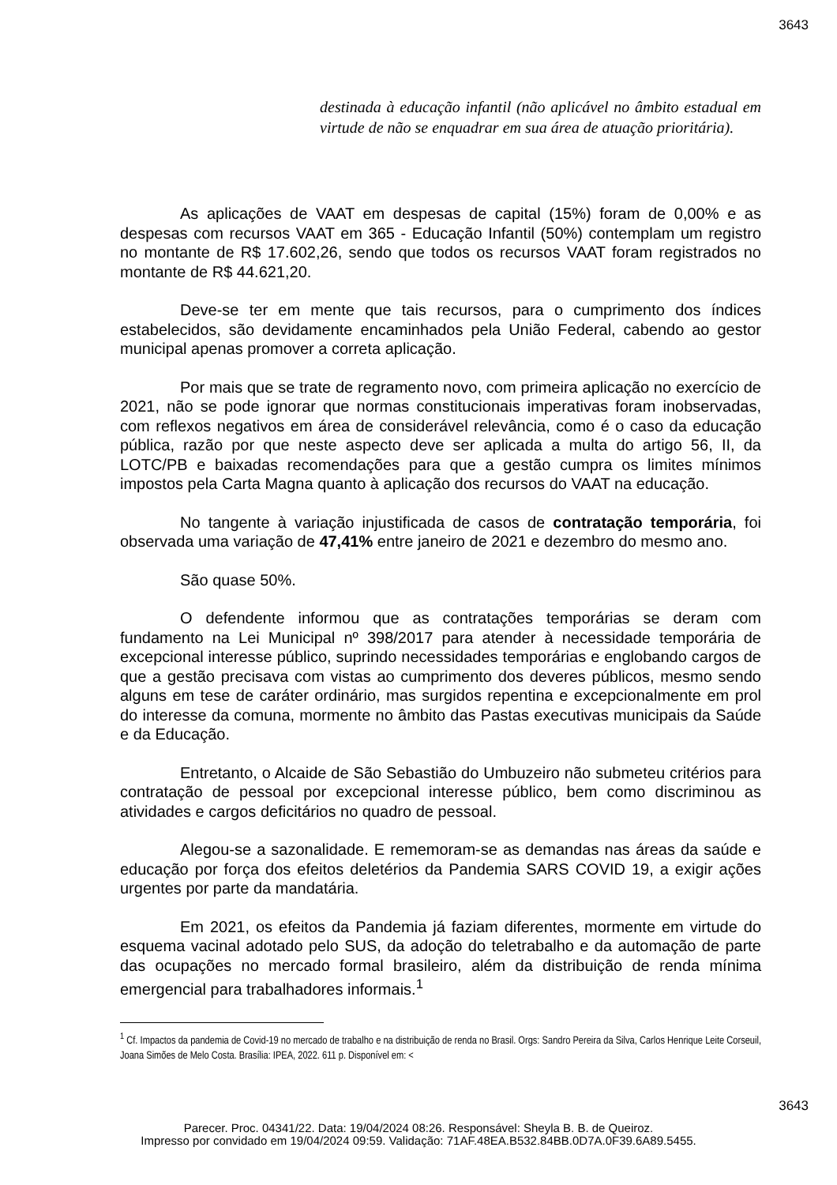3643
destinada à educação infantil (não aplicável no âmbito estadual em virtude de não se enquadrar em sua área de atuação prioritária).
As aplicações de VAAT em despesas de capital (15%) foram de 0,00% e as despesas com recursos VAAT em 365 - Educação Infantil (50%) contemplam um registro no montante de R$ 17.602,26, sendo que todos os recursos VAAT foram registrados no montante de R$ 44.621,20.
Deve-se ter em mente que tais recursos, para o cumprimento dos índices estabelecidos, são devidamente encaminhados pela União Federal, cabendo ao gestor municipal apenas promover a correta aplicação.
Por mais que se trate de regramento novo, com primeira aplicação no exercício de 2021, não se pode ignorar que normas constitucionais imperativas foram inobservadas, com reflexos negativos em área de considerável relevância, como é o caso da educação pública, razão por que neste aspecto deve ser aplicada a multa do artigo 56, II, da LOTC/PB e baixadas recomendações para que a gestão cumpra os limites mínimos impostos pela Carta Magna quanto à aplicação dos recursos do VAAT na educação.
No tangente à variação injustificada de casos de contratação temporária, foi observada uma variação de 47,41% entre janeiro de 2021 e dezembro do mesmo ano.
São quase 50%.
O defendente informou que as contratações temporárias se deram com fundamento na Lei Municipal nº 398/2017 para atender à necessidade temporária de excepcional interesse público, suprindo necessidades temporárias e englobando cargos de que a gestão precisava com vistas ao cumprimento dos deveres públicos, mesmo sendo alguns em tese de caráter ordinário, mas surgidos repentina e excepcionalmente em prol do interesse da comuna, mormente no âmbito das Pastas executivas municipais da Saúde e da Educação.
Entretanto, o Alcaide de São Sebastião do Umbuzeiro não submeteu critérios para contratação de pessoal por excepcional interesse público, bem como discriminou as atividades e cargos deficitários no quadro de pessoal.
Alegou-se a sazonalidade. E rememoram-se as demandas nas áreas da saúde e educação por força dos efeitos deletérios da Pandemia SARS COVID 19, a exigir ações urgentes por parte da mandatária.
Em 2021, os efeitos da Pandemia já faziam diferentes, mormente em virtude do esquema vacinal adotado pelo SUS, da adoção do teletrabalho e da automação de parte das ocupações no mercado formal brasileiro, além da distribuição de renda mínima emergencial para trabalhadores informais.<sup>1</sup>
<sup>1</sup> Cf. Impactos da pandemia de Covid-19 no mercado de trabalho e na distribuição de renda no Brasil. Orgs: Sandro Pereira da Silva, Carlos Henrique Leite Corseuil, Joana Simões de Melo Costa. Brasília: IPEA, 2022. 611 p. Disponível em: <
3643
Parecer. Proc. 04341/22. Data: 19/04/2024 08:26. Responsável: Sheyla B. B. de Queiroz.
Impresso por convidado em 19/04/2024 09:59. Validação: 71AF.48EA.B532.84BB.0D7A.0F39.6A89.5455.